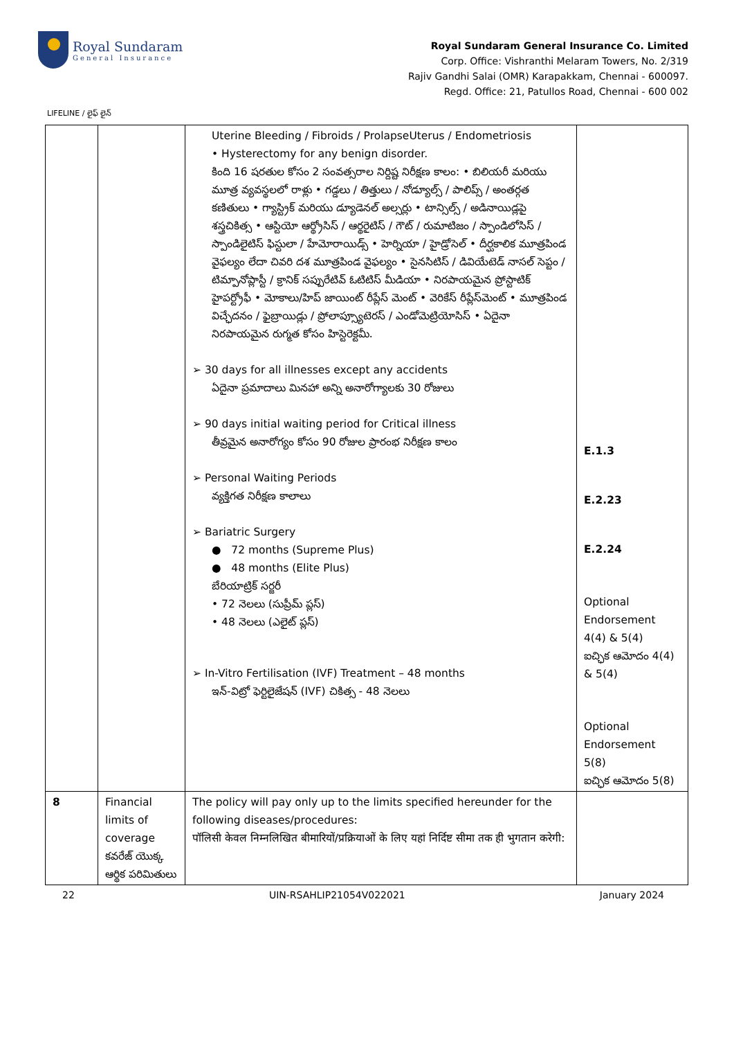Royal Sundaram
General Insurance
Royal Sundaram General Insurance Co. Limited
Corp. Office: Vishranthi Melaram Towers, No. 2/319
Rajiv Gandhi Salai (OMR) Karapakkam, Chennai - 600097.
Regd. Office: 21, Patullos Road, Chennai - 600 002
LIFELINE / లైఫ్ లైన్
| | | Uterine Bleeding / Fibroids / ProlapseUterus / Endometriosis • Hysterectomy for any benign disorder. కింది 16 షరతుల కోసం 2 సంవత్సరాల నిర్దిష్ట నిరీక్షణ కాలం: • బిలియరీ మరియు మూత్ర వ్యవస్థలలో రాళ్లు • గడ్డలు / తిత్తులు / నోడ్యూల్స్ / పాలిప్స్ / అంతర్గత కణితులు • గ్యాస్ట్రిక్ మరియు డ్యూడెనల్ అల్సర్లు • టాన్సిల్స్ / అడినాయిడ్లపై శస్త్రచికిత్స • ఆస్టియో ఆర్థ్రోసిస్ / ఆర్థరైటిస్ / గౌట్ / రుమాటిజం / స్పాండిలోసిస్ / స్పాండిలైటిస్ ఫిస్టులా / హేమోరాయిడ్స్ • హెర్నియా / హైడ్రోసెల్ • దీర్ఘకాలిక మూత్రపిండ వైఫల్యం లేదా చివరి దశ మూత్రపిండ వైఫల్యం • సైనసిటిస్ / డివియేటెడ్ నాసల్ సెప్టం / టిమ్పానోప్లాస్టీ / క్రానిక్ సప్పురేటివ్ ఓటిటిస్ మీడియా • నిరపాయమైన ప్రోస్టాటిక్ హైపర్ట్రోఫీ • మోకాలు/హిప్ జాయింట్ రీప్లేస్ మెంట్ • వెరికేస్ రీప్లేస్‌మెంట్ • మూత్రపిండ విచ్ఛేదనం / ఫైబ్రాయిడ్లు / ప్రోలాప్స్యూటెరస్ / ఎండోమెట్రియోసిస్ • ఏదైనా నిరపాయమైన రుగ్మత కోసం హిస్టెరెక్టమీ. ➢ 30 days for all illnesses except any accidents ఏదైనా ప్రమాదాలు మినహా అన్ని అనారోగ్యాలకు 30 రోజులు ➢ 90 days initial waiting period for Critical illness తీవ్రమైన అనారోగ్యం కోసం 90 రోజుల ప్రారంభ నిరీక్షణ కాలం ➢ Personal Waiting Periods వ్యక్తిగత నిరీక్షణ కాలాలు ➢ Bariatric Surgery ● 72 months (Supreme Plus) ● 48 months (Elite Plus) బేరియాట్రిక్ సర్జరీ • 72 నెలలు (సుప్రీమ్ ప్లస్) • 48 నెలలు (ఎలైట్ ప్లస్) ➢ In-Vitro Fertilisation (IVF) Treatment – 48 months ఇన్-విట్రో ఫెర్టిలైజేషన్ (IVF) చికిత్స - 48 నెలలు | E.1.3 E.2.23 E.2.24 Optional Endorsement 4(4) & 5(4) ఐచ్ఛిక ఆమోదం 4(4) & 5(4) Optional Endorsement 5(8) ఐచ్ఛిక ఆమోదం 5(8) |
| 8 | Financial limits of coverage కవరేజ్ యొక్క ఆర్థిక పరిమితులు | The policy will pay only up to the limits specified hereunder for the following diseases/procedures: पॉलिसी केवल निम्नलिखित बीमारियों/प्रक्रियाओं के लिए यहां निर्दिष्ट सीमा तक ही भुगतान करेगी: | |
22 UIN-RSAHLIP21054V022021 January 2024